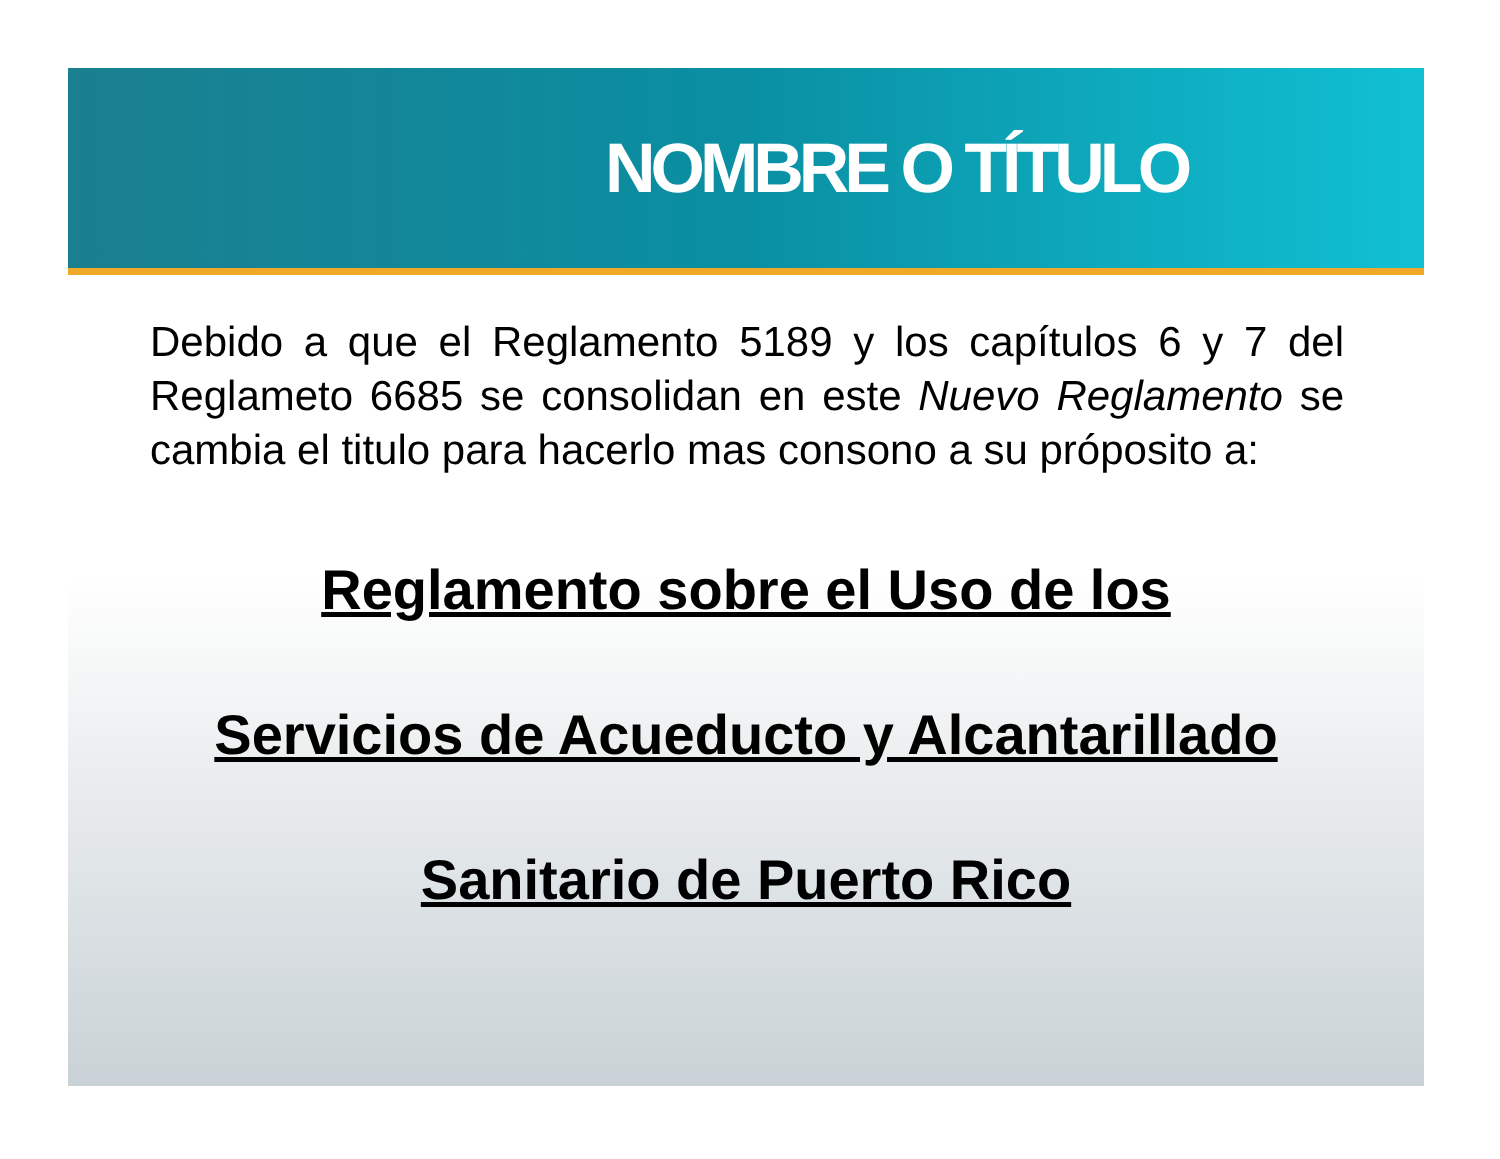NOMBRE O TÍTULO
Debido a que el Reglamento 5189 y los capítulos 6 y 7 del Reglameto 6685 se consolidan en este Nuevo Reglamento se cambia el titulo para hacerlo mas consono a su próposito a:
Reglamento sobre el Uso de los
Servicios de Acueducto y Alcantarillado
Sanitario de Puerto Rico